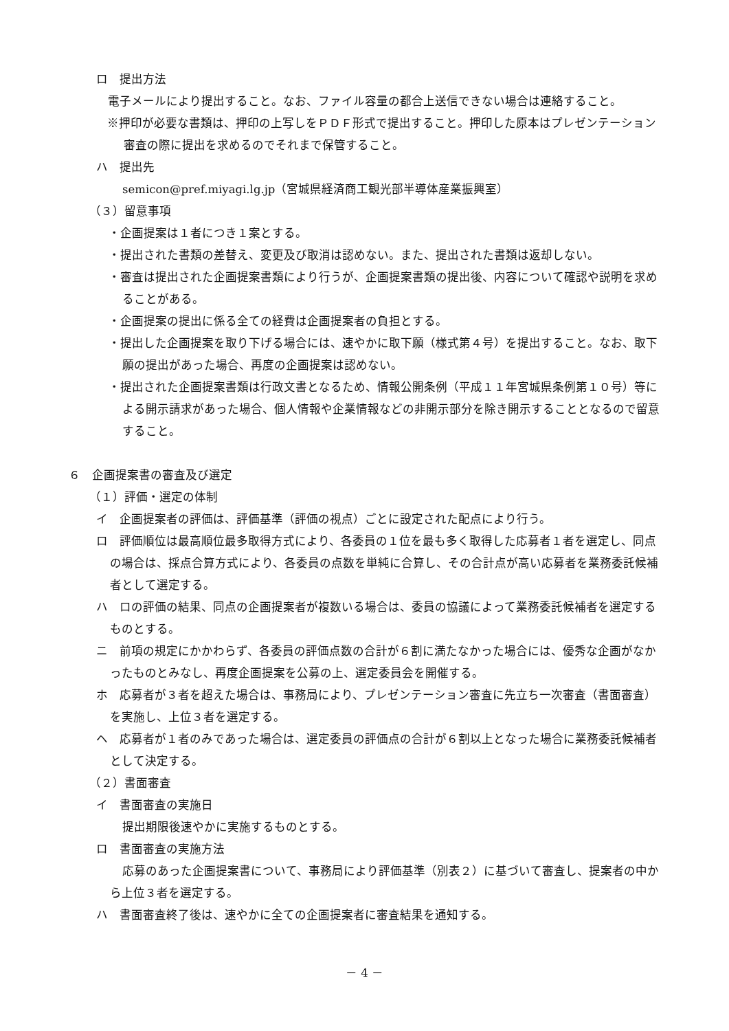ロ　提出方法
　電子メールにより提出すること。なお、ファイル容量の都合上送信できない場合は連絡すること。
※押印が必要な書類は、押印の上写しをＰＤＦ形式で提出すること。押印した原本はプレゼンテーション審査の際に提出を求めるのでそれまで保管すること。
ハ　提出先
semicon@pref.miyagi.lg.jp（宮城県経済商工観光部半導体産業振興室）
（３）留意事項
・企画提案は１者につき１案とする。
・提出された書類の差替え、変更及び取消は認めない。また、提出された書類は返却しない。
・審査は提出された企画提案書類により行うが、企画提案書類の提出後、内容について確認や説明を求めることがある。
・企画提案の提出に係る全ての経費は企画提案者の負担とする。
・提出した企画提案を取り下げる場合には、速やかに取下願（様式第４号）を提出すること。なお、取下願の提出があった場合、再度の企画提案は認めない。
・提出された企画提案書類は行政文書となるため、情報公開条例（平成１１年宮城県条例第１０号）等による開示請求があった場合、個人情報や企業情報などの非開示部分を除き開示することとなるので留意すること。
６　企画提案書の審査及び選定
（１）評価・選定の体制
イ　企画提案者の評価は、評価基準（評価の視点）ごとに設定された配点により行う。
ロ　評価順位は最高順位最多取得方式により、各委員の１位を最も多く取得した応募者１者を選定し、同点の場合は、採点合算方式により、各委員の点数を単純に合算し、その合計点が高い応募者を業務委託候補者として選定する。
ハ　ロの評価の結果、同点の企画提案者が複数いる場合は、委員の協議によって業務委託候補者を選定するものとする。
ニ　前項の規定にかかわらず、各委員の評価点数の合計が６割に満たなかった場合には、優秀な企画がなかったものとみなし、再度企画提案を公募の上、選定委員会を開催する。
ホ　応募者が３者を超えた場合は、事務局により、プレゼンテーション審査に先立ち一次審査（書面審査）を実施し、上位３者を選定する。
ヘ　応募者が１者のみであった場合は、選定委員の評価点の合計が６割以上となった場合に業務委託候補者として決定する。
（２）書面審査
イ　書面審査の実施日
提出期限後速やかに実施するものとする。
ロ　書面審査の実施方法
応募のあった企画提案書について、事務局により評価基準（別表２）に基づいて審査し、提案者の中から上位３者を選定する。
ハ　書面審査終了後は、速やかに全ての企画提案者に審査結果を通知する。
－ 4 －